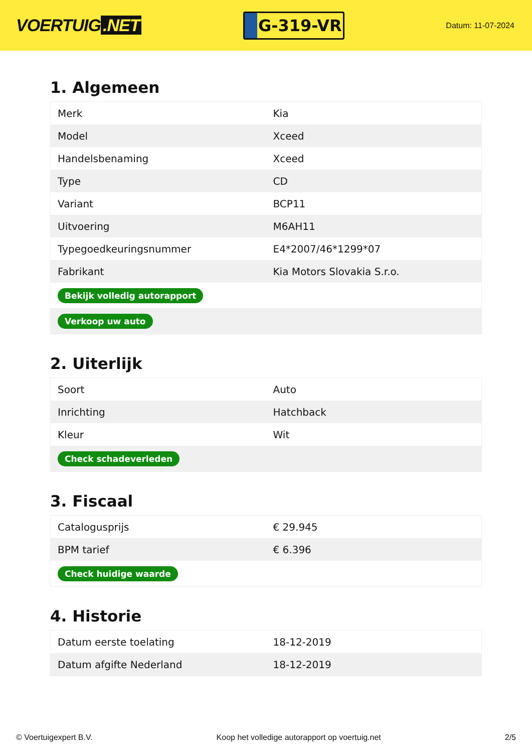VOERTUIG.NET
G-319-VR
Datum: 11-07-2024
1. Algemeen
| Merk | Kia |
| Model | Xceed |
| Handelsbenaming | Xceed |
| Type | CD |
| Variant | BCP11 |
| Uitvoering | M6AH11 |
| Typegoedkeuringsnummer | E4*2007/46*1299*07 |
| Fabrikant | Kia Motors Slovakia S.r.o. |
| Bekijk volledig autorapport | |
| Verkoop uw auto | |
2. Uiterlijk
| Soort | Auto |
| Inrichting | Hatchback |
| Kleur | Wit |
| Check schadeverleden | |
3. Fiscaal
| Catalogusprijs | € 29.945 |
| BPM tarief | € 6.396 |
| Check huidige waarde | |
4. Historie
| Datum eerste toelating | 18-12-2019 |
| Datum afgifte Nederland | 18-12-2019 |
© Voertuigexpert B.V. Koop het volledige autorapport op voertuig.net 2/5